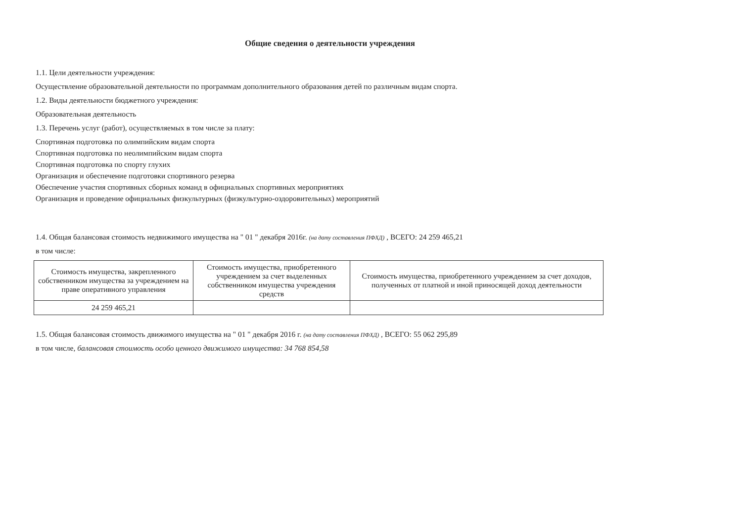Общие сведения о деятельности учреждения
1.1. Цели деятельности учреждения:
Осуществление образовательной деятельности по программам дополнительного образования детей по различным видам спорта.
1.2. Виды деятельности бюджетного учреждения:
Образовательная деятельность
1.3. Перечень услуг (работ), осуществляемых в том числе за плату:
Спортивная подготовка по олимпийским видам спорта
Спортивная подготовка по неолимпийским видам спорта
Спортивная подготовка по спорту глухих
Организация и обеспечение подготовки спортивного резерва
Обеспечение участия спортивных сборных команд в официальных спортивных мероприятиях
Организация и проведение официальных физкультурных (физкультурно-оздоровительных) мероприятий
1.4. Общая балансовая стоимость недвижимого имущества на " 01 " декабря 2016г. (на дату составления ПФХД) , ВСЕГО: 24 259 465,21
в том числе:
| Стоимость имущества, закрепленного собственником имущества за учреждением на праве оперативного управления | Стоимость имущества, приобретенного учреждением за счет выделенных собственником имущества учреждения средств | Стоимость имущества, приобретенного учреждением за счет доходов, полученных от платной и иной приносящей доход деятельности |
| --- | --- | --- |
| 24 259 465,21 | | |
1.5. Общая балансовая стоимость движимого имущества на " 01 " декабря 2016 г. (на дату составления ПФХД) , ВСЕГО: 55 062 295,89
в том числе, балансовая стоимость особо ценного движимого имущества: 34 768 854,58